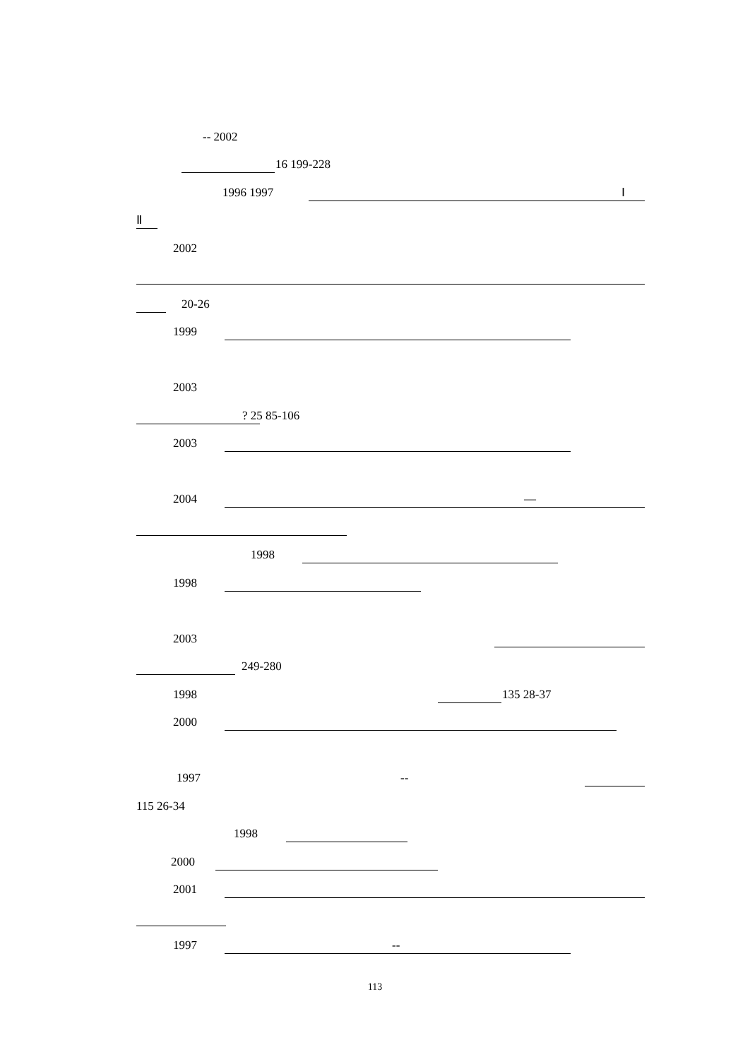-- 2002
16 199-228
1996 1997 Ⅰ
Ⅱ
2002
20-26
1999
2003
? 25 85-106
2003
2004 —
1998
1998
2003
249-280
1998 135 28-37
2000
1997 --
115 26-34
1998
2000
2001
1997 --
113